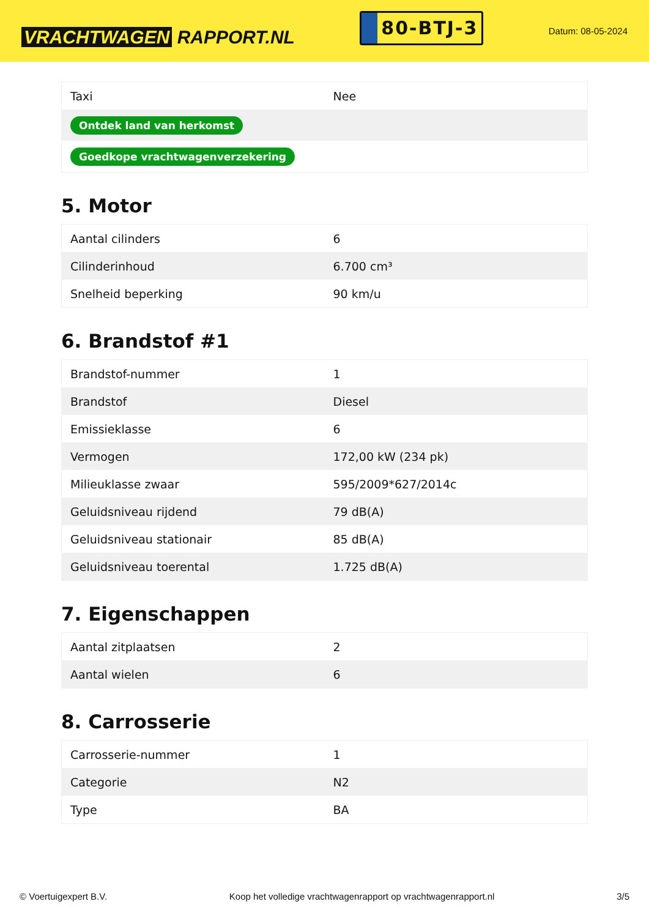VRACHTWAGEN RAPPORT.NL
80-BTJ-3
Datum: 08-05-2024
| Taxi | Nee |
| Ontdek land van herkomst | |
| Goedkope vrachtwagenverzekering | |
5. Motor
| Aantal cilinders | 6 |
| Cilinderinhoud | 6.700 cm³ |
| Snelheid beperking | 90 km/u |
6. Brandstof #1
| Brandstof-nummer | 1 |
| Brandstof | Diesel |
| Emissieklasse | 6 |
| Vermogen | 172,00 kW (234 pk) |
| Milieuklasse zwaar | 595/2009*627/2014c |
| Geluidsniveau rijdend | 79 dB(A) |
| Geluidsniveau stationair | 85 dB(A) |
| Geluidsniveau toerental | 1.725 dB(A) |
7. Eigenschappen
| Aantal zitplaatsen | 2 |
| Aantal wielen | 6 |
8. Carrosserie
| Carrosserie-nummer | 1 |
| Categorie | N2 |
| Type | BA |
© Voertuigexpert B.V. Koop het volledige vrachtwagenrapport op vrachtwagenrapport.nl 3/5